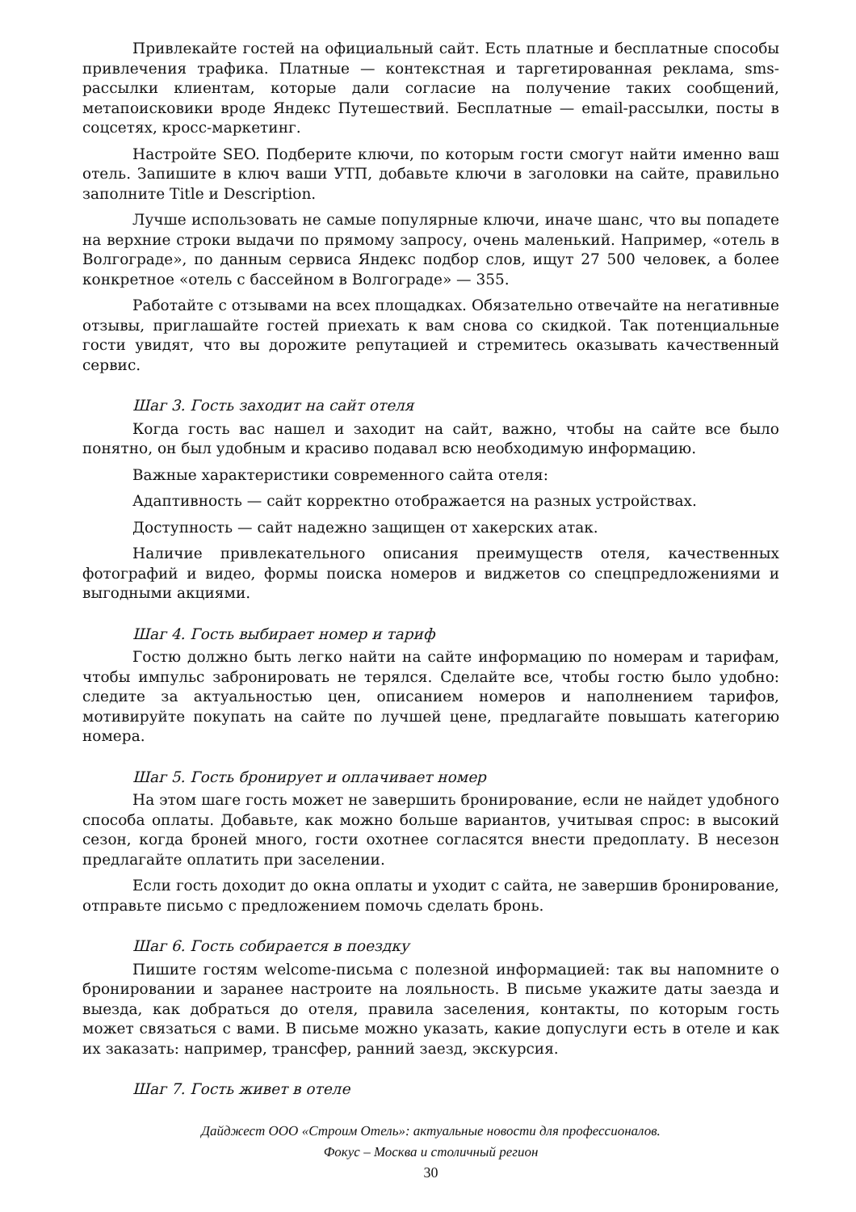Привлекайте гостей на официальный сайт. Есть платные и бесплатные способы привлечения трафика. Платные — контекстная и таргетированная реклама, sms-рассылки клиентам, которые дали согласие на получение таких сообщений, метапоисковики вроде Яндекс Путешествий. Бесплатные — email-рассылки, посты в соцсетях, кросс-маркетинг.
Настройте SEO. Подберите ключи, по которым гости смогут найти именно ваш отель. Запишите в ключ ваши УТП, добавьте ключи в заголовки на сайте, правильно заполните Title и Description.
Лучше использовать не самые популярные ключи, иначе шанс, что вы попадете на верхние строки выдачи по прямому запросу, очень маленький. Например, «отель в Волгограде», по данным сервиса Яндекс подбор слов, ищут 27 500 человек, а более конкретное «отель с бассейном в Волгограде» — 355.
Работайте с отзывами на всех площадках. Обязательно отвечайте на негативные отзывы, приглашайте гостей приехать к вам снова со скидкой. Так потенциальные гости увидят, что вы дорожите репутацией и стремитесь оказывать качественный сервис.
Шаг 3. Гость заходит на сайт отеля
Когда гость вас нашел и заходит на сайт, важно, чтобы на сайте все было понятно, он был удобным и красиво подавал всю необходимую информацию.
Важные характеристики современного сайта отеля:
Адаптивность — сайт корректно отображается на разных устройствах.
Доступность — сайт надежно защищен от хакерских атак.
Наличие привлекательного описания преимуществ отеля, качественных фотографий и видео, формы поиска номеров и виджетов со спецпредложениями и выгодными акциями.
Шаг 4. Гость выбирает номер и тариф
Гостю должно быть легко найти на сайте информацию по номерам и тарифам, чтобы импульс забронировать не терялся. Сделайте все, чтобы гостю было удобно: следите за актуальностью цен, описанием номеров и наполнением тарифов, мотивируйте покупать на сайте по лучшей цене, предлагайте повышать категорию номера.
Шаг 5. Гость бронирует и оплачивает номер
На этом шаге гость может не завершить бронирование, если не найдет удобного способа оплаты. Добавьте, как можно больше вариантов, учитывая спрос: в высокий сезон, когда броней много, гости охотнее согласятся внести предоплату. В несезон предлагайте оплатить при заселении.
Если гость доходит до окна оплаты и уходит с сайта, не завершив бронирование, отправьте письмо с предложением помочь сделать бронь.
Шаг 6. Гость собирается в поездку
Пишите гостям welcome-письма с полезной информацией: так вы напомните о бронировании и заранее настроите на лояльность. В письме укажите даты заезда и выезда, как добраться до отеля, правила заселения, контакты, по которым гость может связаться с вами. В письме можно указать, какие допуслуги есть в отеле и как их заказать: например, трансфер, ранний заезд, экскурсия.
Шаг 7. Гость живет в отеле
Дайджест ООО «Строим Отель»: актуальные новости для профессионалов.
Фокус – Москва и столичный регион
30